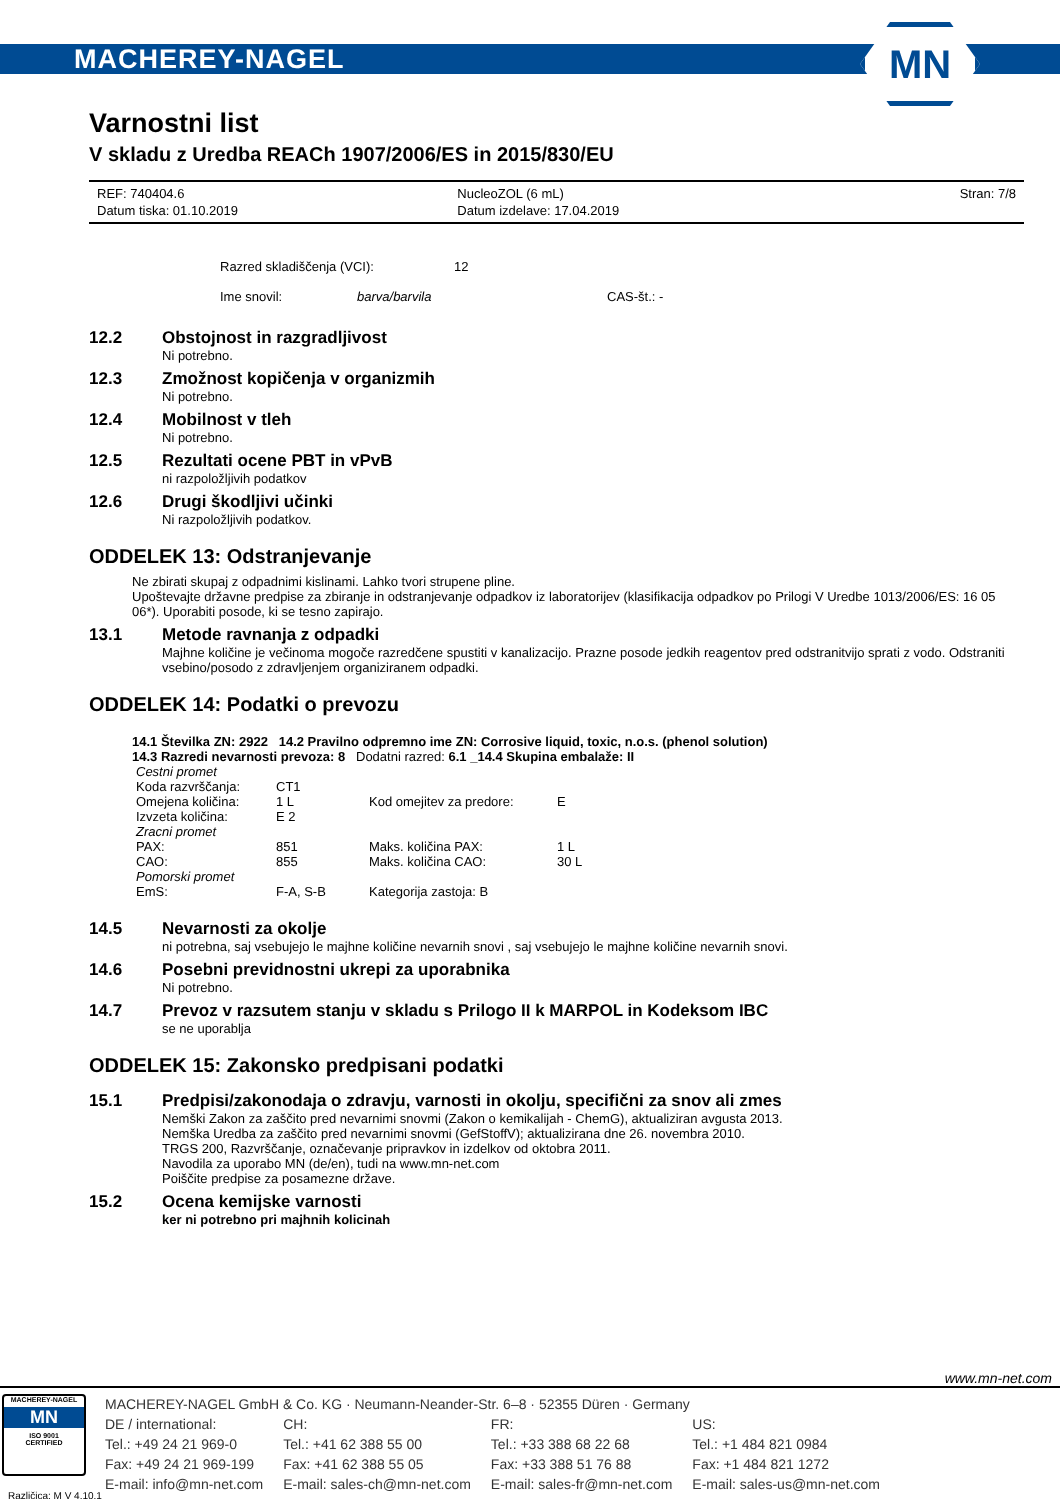MACHEREY-NAGEL
MN
Varnostni list
V skladu z Uredba REACh 1907/2006/ES in 2015/830/EU
| REF: 740404.6 | NucleoZOL (6 mL) | Stran: 7/8 |
| Datum tiska: 01.10.2019 | Datum izdelave: 17.04.2019 | |
Razred skladiščenja (VCI): 12
Ime snovil: barva/barvila CAS-št.: -
12.2 Obstojnost in razgradljivost
Ni potrebno.
12.3 Zmožnost kopičenja v organizmih
Ni potrebno.
12.4 Mobilnost v tleh
Ni potrebno.
12.5 Rezultati ocene PBT in vPvB
ni razpoložljivih podatkov
12.6 Drugi škodljivi učinki
Ni razpoložljivih podatkov.
ODDELEK 13: Odstranjevanje
Ne zbirati skupaj z odpadnimi kislinami. Lahko tvori strupene pline.
Upoštevajte državne predpise za zbiranje in odstranjevanje odpadkov iz laboratorijev (klasifikacija odpadkov po Prilogi V Uredbe 1013/2006/ES: 16 05 06*). Uporabiti posode, ki se tesno zapirajo.
13.1 Metode ravnanja z odpadki
Majhne količine je večinoma mogoče razredčene spustiti v kanalizacijo. Prazne posode jedkih reagentov pred odstranitvijo sprati z vodo. Odstraniti vsebino/posodo z zdravljenjem organiziranem odpadki.
ODDELEK 14: Podatki o prevozu
14.1 Številka ZN: 2922 14.2 Pravilno odpremno ime ZN: Corrosive liquid, toxic, n.o.s. (phenol solution)
14.3 Razredi nevarnosti prevoza: 8 Dodatni razred: 6.1 _14.4 Skupina embalaže: II
| Cestni promet | | | |
| Koda razvrščanja: | CT1 | | |
| Omejena količina: | 1 L | Kod omejitev za predore: | E |
| Izvzeta količina: | E 2 | | |
| Zracni promet | | | |
| PAX: | 851 | Maks. količina PAX: | 1 L |
| CAO: | 855 | Maks. količina CAO: | 30 L |
| Pomorski promet | | | |
| EmS: | F-A, S-B | Kategorija zastoja: B | |
14.5 Nevarnosti za okolje
ni potrebna, saj vsebujejo le majhne količine nevarnih snovi , saj vsebujejo le majhne količine nevarnih snovi.
14.6 Posebni previdnostni ukrepi za uporabnika
Ni potrebno.
14.7 Prevoz v razsutem stanju v skladu s Prilogo II k MARPOL in Kodeksom IBC
se ne uporablja
ODDELEK 15: Zakonsko predpisani podatki
15.1 Predpisi/zakonodaja o zdravju, varnosti in okolju, specifični za snov ali zmes
Nemški Zakon za zaščito pred nevarnimi snovmi (Zakon o kemikalijah - ChemG), aktualiziran avgusta 2013.
Nemška Uredba za zaščito pred nevarnimi snovmi (GefStoffV); aktualizirana dne 26. novembra 2010.
TRGS 200, Razvrščanje, označevanje pripravkov in izdelkov od oktobra 2011.
Navodila za uporabo MN (de/en), tudi na www.mn-net.com
Poiščite predpise za posamezne države.
15.2 Ocena kemijske varnosti
ker ni potrebno pri majhnih kolicinah
www.mn-net.com
MACHEREY-NAGEL
MN
ISO 9001
CERTIFIED
MACHEREY-NAGEL GmbH & Co. KG · Neumann-Neander-Str. 6–8 · 52355 Düren · Germany
| DE / international: | CH: | FR: | US: |
| Tel.: +49 24 21 969-0 | Tel.: +41 62 388 55 00 | Tel.: +33 388 68 22 68 | Tel.: +1 484 821 0984 |
| Fax: +49 24 21 969-199 | Fax: +41 62 388 55 05 | Fax: +33 388 51 76 88 | Fax: +1 484 821 1272 |
| E-mail: info@mn-net.com | E-mail: sales-ch@mn-net.com | E-mail: sales-fr@mn-net.com | E-mail: sales-us@mn-net.com |
Različica: M V 4.10.1